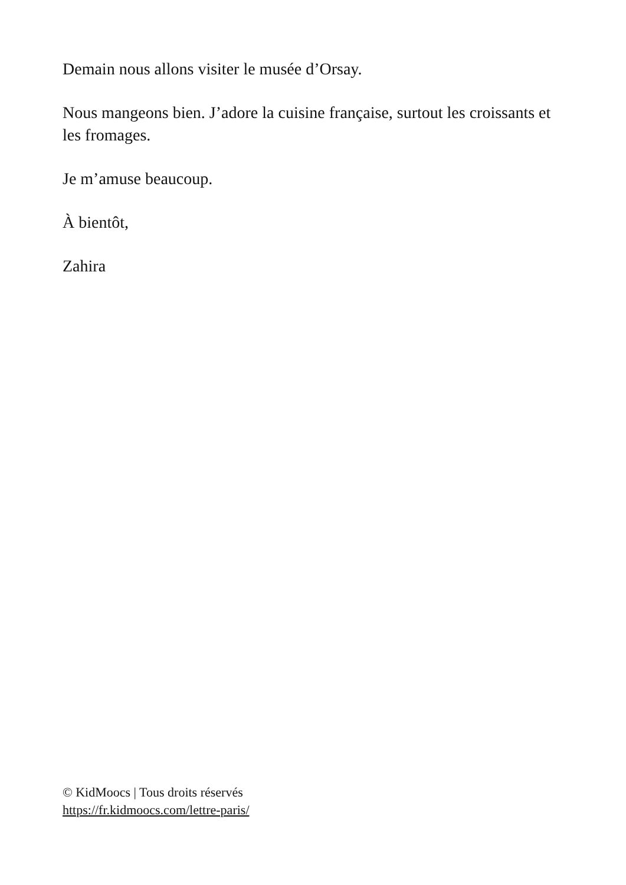Demain nous allons visiter le musée d’Orsay.
Nous mangeons bien. J’adore la cuisine française, surtout les croissants et les fromages.
Je m’amuse beaucoup.
À bientôt,
Zahira
© KidMoocs | Tous droits réservés
https://fr.kidmoocs.com/lettre-paris/